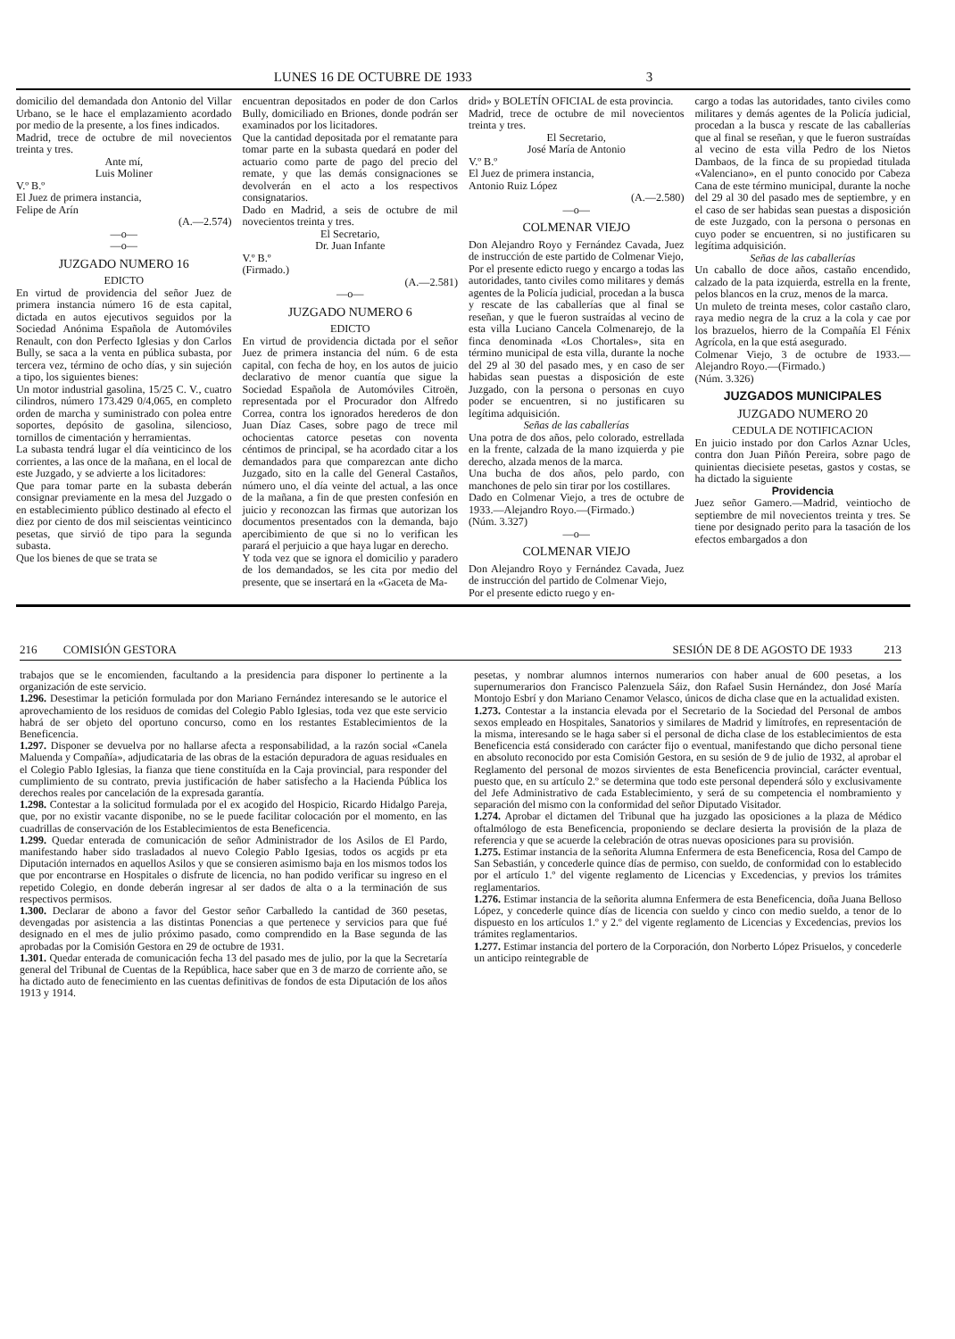LUNES 16 DE OCTUBRE DE 1933 3
domicilio del demandada don Antonio del Villar Urbano, se le hace el emplazamiento acordado por medio de la presente, a los fines indicados.
Madrid, trece de octubre de mil novecientos treinta y tres.
Ante mí,
Luis Moliner
V.º B.º
El Juez de primera instancia,
Felipe de Arín
(A.—2.574)
—o—
—o—
JUZGADO NUMERO 16
EDICTO
En virtud de providencia del señor Juez de primera instancia número 16 de esta capital, dictada en autos ejecutivos seguidos por la Sociedad Anónima Española de Automóviles Renault, con don Perfecto Iglesias y don Carlos Bully, se saca a la venta en pública subasta, por tercera vez, término de ocho días, y sin sujeción a tipo, los siguientes bienes:
Un motor industrial gasolina, 15/25 C. V., cuatro cilindros, número 173.429 0/4,065, en completo orden de marcha y suministrado con polea entre soportes, depósito de gasolina, silencioso, tornillos de cimentación y herramientas.
La subasta tendrá lugar el día veinticinco de los corrientes, a las once de la mañana, en el local de este Juzgado, y se advierte a los licitadores:
Que para tomar parte en la subasta deberán consignar previamente en la mesa del Juzgado o en establecimiento público destinado al efecto el diez por ciento de dos mil seiscientas veinticinco pesetas, que sirvió de tipo para la segunda subasta.
Que los bienes de que se trata se
encuentran depositados en poder de don Carlos Bully, domiciliado en Briones, donde podrán ser examinados por los licitadores.
Que la cantidad depositada por el rematante para tomar parte en la subasta quedará en poder del actuario como parte de pago del precio del remate, y que las demás consignaciones se devolverán en el acto a los respectivos consignatarios.
Dado en Madrid, a seis de octubre de mil novecientos treinta y tres.
El Secretario,
Dr. Juan Infante
V.º B.º
(Firmado.)
(A.—2.581)
—o—
JUZGADO NUMERO 6
EDICTO
En virtud de providencia dictada por el señor Juez de primera instancia del núm. 6 de esta capital, con fecha de hoy, en los autos de juicio declarativo de menor cuantía que sigue la Sociedad Española de Automóviles Citroën, representada por el Procurador don Alfredo Correa, contra los ignorados herederos de don Juan Díaz Cases, sobre pago de trece mil ochocientas catorce pesetas con noventa céntimos de principal, se ha acordado citar a los demandados para que comparezcan ante dicho Juzgado, sito en la calle del General Castaños, número uno, el día veinte del actual, a las once de la mañana, a fin de que presten confesión en juicio y reconozcan las firmas que autorizan los documentos presentados con la demanda, bajo apercibimiento de que si no lo verifican les parará el perjuicio a que haya lugar en derecho.
Y toda vez que se ignora el domicilio y paradero de los demandados, se les cita por medio del presente, que se insertará en la «Gaceta de Ma-
drid» y BOLETÍN OFICIAL de esta provincia.
Madrid, trece de octubre de mil novecientos treinta y tres.
El Secretario,
José María de Antonio
V.º B.º
El Juez de primera instancia,
Antonio Ruiz López
(A.—2.580)
—o—
COLMENAR VIEJO
Don Alejandro Royo y Fernández Cavada, Juez de instrucción de este partido de Colmenar Viejo,
Por el presente edicto ruego y encargo a todas las autoridades, tanto civiles como militares y demás agentes de la Policía judicial, procedan a la busca y rescate de las caballerías que al final se reseñan, y que le fueron sustraídas al vecino de esta villa Luciano Cancela Colmenarejo, de la finca denominada «Los Chortales», sita en término municipal de esta villa, durante la noche del 29 al 30 del pasado mes, y en caso de ser habidas sean puestas a disposición de este Juzgado, con la persona o personas en cuyo poder se encuentren, si no justificaren su legítima adquisición.
Señas de las caballerías
Una potra de dos años, pelo colorado, estrellada en la frente, calzada de la mano izquierda y pie derecho, alzada menos de la marca.
Una bucha de dos años, pelo pardo, con manchones de pelo sin tirar por los costillares.
Dado en Colmenar Viejo, a tres de octubre de 1933.—Alejandro Royo.—(Firmado.)
(Núm. 3.327)
—o—
COLMENAR VIEJO
Don Alejandro Royo y Fernández Cavada, Juez de instrucción del partido de Colmenar Viejo,
Por el presente edicto ruego y en-
cargo a todas las autoridades, tanto civiles como militares y demás agentes de la Policía judicial, procedan a la busca y rescate de las caballerías que al final se reseñan, y que le fueron sustraídas al vecino de esta villa Pedro de los Nietos Dambaos, de la finca de su propiedad titulada «Valenciano», en el punto conocido por Cabeza Cana de este término municipal, durante la noche del 29 al 30 del pasado mes de septiembre, y en el caso de ser habidas sean puestas a disposición de este Juzgado, con la persona o personas en cuyo poder se encuentren, si no justificaren su legítima adquisición.
Señas de las caballerías
Un caballo de doce años, castaño encendido, calzado de la pata izquierda, estrella en la frente, pelos blancos en la cruz, menos de la marca.
Un muleto de treinta meses, color castaño claro, raya medio negra de la cruz a la cola y cae por los brazuelos, hierro de la Compañía El Fénix Agrícola, en la que está asegurado.
Colmenar Viejo, 3 de octubre de 1933.—Alejandro Royo.—(Firmado.)
(Núm. 3.326)
JUZGADOS MUNICIPALES
JUZGADO NUMERO 20
CEDULA DE NOTIFICACION
En juicio instado por don Carlos Aznar Ucles, contra don Juan Piñón Pereira, sobre pago de quinientas diecisiete pesetas, gastos y costas, se ha dictado la siguiente
Providencia
Juez señor Gamero.—Madrid, veintiocho de septiembre de mil novecientos treinta y tres. Se tiene por designado perito para la tasación de los efectos embargados a don
216 COMISIÓN GESTORA SESIÓN DE 8 DE AGOSTO DE 1933 213
trabajos que se le encomienden, facultando a la presidencia para disponer lo pertinente a la organización de este servicio.
1.296. Desestimar la petición formulada por don Mariano Fernández interesando se le autorice el aprovechamiento de los residuos de comidas del Colegio Pablo Iglesias, toda vez que este servicio habrá de ser objeto del oportuno concurso, como en los restantes Establecimientos de la Beneficencia.
1.297. Disponer se devuelva por no hallarse afecta a responsabilidad, a la razón social «Canela Maluenda y Compañía», adjudicataria de las obras de la estación depuradora de aguas residuales en el Colegio Pablo Iglesias, la fianza que tiene constituída en la Caja provincial, para responder del cumplimiento de su contrato, previa justificación de haber satisfecho a la Hacienda Pública los derechos reales por cancelación de la expresada garantía.
1.298. Contestar a la solicitud formulada por el ex acogido del Hospicio, Ricardo Hidalgo Pareja, que, por no existir vacante disponibe, no se le puede facilitar colocación por el momento, en las cuadrillas de conservación de los Establecimientos de esta Beneficencia.
1.299. Quedar enterada de comunicación de señor Administrador de los Asilos de El Pardo, manifestando haber sido trasladados al nuevo Colegio Pablo Igesias, todos os acgids pr eta Diputación internados en aquellos Asilos y que se consieren asimismo baja en los mismos todos los que por encontrarse en Hospitales o disfrute de licencia, no han podido verificar su ingreso en el repetido Colegio, en donde deberán ingresar al ser dados de alta o a la terminación de sus respectivos permisos.
1.300. Declarar de abono a favor del Gestor señor Carballedo la cantidad de 360 pesetas, devengadas por asistencia a las distintas Ponencias a que pertenece y servicios para que fué designado en el mes de julio próximo pasado, como comprendido en la Base segunda de las aprobadas por la Comisión Gestora en 29 de octubre de 1931.
1.301. Quedar enterada de comunicación fecha 13 del pasado mes de julio, por la que la Secretaría general del Tribunal de Cuentas de la República, hace saber que en 3 de marzo de corriente año, se ha dictado auto de fenecimiento en las cuentas definitivas de fondos de esta Diputación de los años 1913 y 1914.
pesetas, y nombrar alumnos internos numerarios con haber anual de 600 pesetas, a los supernumerarios don Francisco Palenzuela Sáiz, don Rafael Susin Hernández, don José María Montojo Esbrí y don Mariano Cenamor Velasco, únicos de dicha clase que en la actualidad existen.
1.273. Contestar a la instancia elevada por el Secretario de la Sociedad del Personal de ambos sexos empleado en Hospitales, Sanatorios y similares de Madrid y limítrofes, en representación de la misma, interesando se le haga saber si el personal de dicha clase de los establecimientos de esta Beneficencia está considerado con carácter fijo o eventual, manifestando que dicho personal tiene en absoluto reconocido por esta Comisión Gestora, en su sesión de 9 de julio de 1932, al aprobar el Reglamento del personal de mozos sirvientes de esta Beneficencia provincial, carácter eventual, puesto que, en su artículo 2.º se determina que todo este personal dependerá sólo y exclusivamente del Jefe Administrativo de cada Establecimiento, y será de su competencia el nombramiento y separación del mismo con la conformidad del señor Diputado Visitador.
1.274. Aprobar el dictamen del Tribunal que ha juzgado las oposiciones a la plaza de Médico oftalmólogo de esta Beneficencia, proponiendo se declare desierta la provisión de la plaza de referencia y que se acuerde la celebración de otras nuevas oposiciones para su provisión.
1.275. Estimar instancia de la señorita Alumna Enfermera de esta Beneficencia, Rosa del Campo de San Sebastián, y concederle quince días de permiso, con sueldo, de conformidad con lo establecido por el artículo 1.º del vigente reglamento de Licencias y Excedencias, y previos los trámites reglamentarios.
1.276. Estimar instancia de la señorita alumna Enfermera de esta Beneficencia, doña Juana Belloso López, y concederle quince días de licencia con sueldo y cinco con medio sueldo, a tenor de lo dispuesto en los artículos 1.º y 2.º del vigente reglamento de Licencias y Excedencias, previos los trámites reglamentarios.
1.277. Estimar instancia del portero de la Corporación, don Norberto López Prisuelos, y concederle un anticipo reintegrable de